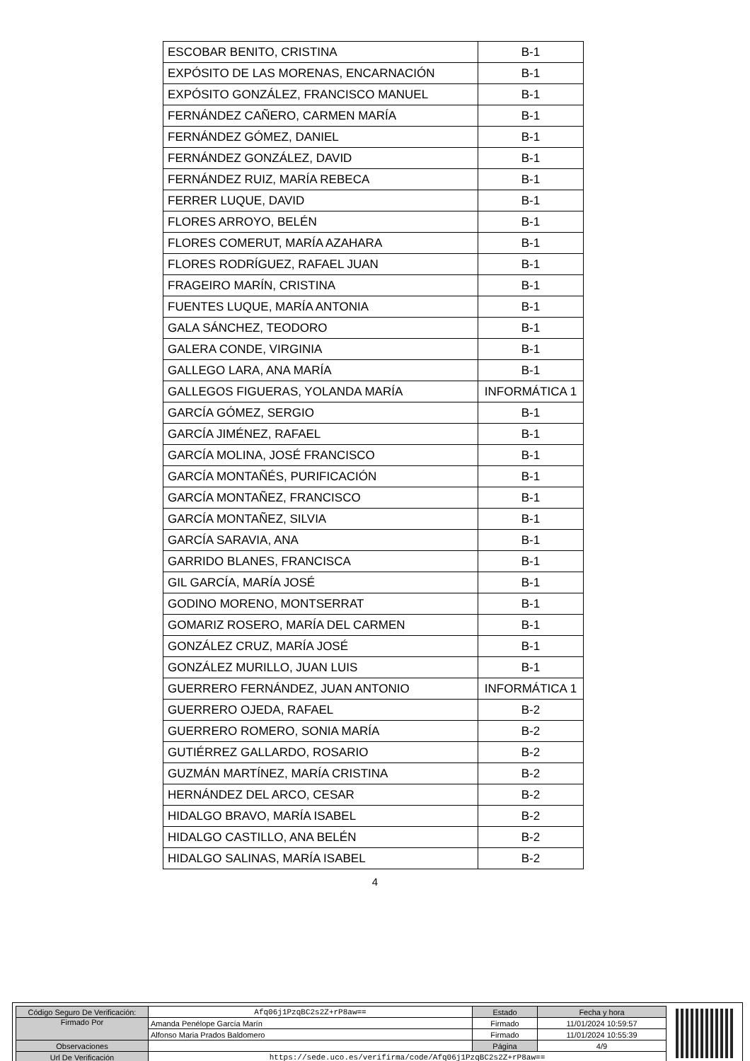| ESCOBAR BENITO, CRISTINA | B-1 |
| EXPÓSITO DE LAS MORENAS, ENCARNACIÓN | B-1 |
| EXPÓSITO GONZÁLEZ, FRANCISCO MANUEL | B-1 |
| FERNÁNDEZ CAÑERO, CARMEN MARÍA | B-1 |
| FERNÁNDEZ GÓMEZ, DANIEL | B-1 |
| FERNÁNDEZ GONZÁLEZ, DAVID | B-1 |
| FERNÁNDEZ RUIZ, MARÍA REBECA | B-1 |
| FERRER LUQUE, DAVID | B-1 |
| FLORES ARROYO, BELÉN | B-1 |
| FLORES COMERUT, MARÍA AZAHARA | B-1 |
| FLORES RODRÍGUEZ, RAFAEL JUAN | B-1 |
| FRAGEIRO MARÍN, CRISTINA | B-1 |
| FUENTES LUQUE, MARÍA ANTONIA | B-1 |
| GALA SÁNCHEZ, TEODORO | B-1 |
| GALERA CONDE, VIRGINIA | B-1 |
| GALLEGO LARA, ANA MARÍA | B-1 |
| GALLEGOS FIGUERAS, YOLANDA MARÍA | INFORMÁTICA 1 |
| GARCÍA GÓMEZ, SERGIO | B-1 |
| GARCÍA JIMÉNEZ, RAFAEL | B-1 |
| GARCÍA MOLINA, JOSÉ FRANCISCO | B-1 |
| GARCÍA MONTAÑÉS, PURIFICACIÓN | B-1 |
| GARCÍA MONTAÑEZ, FRANCISCO | B-1 |
| GARCÍA MONTAÑEZ, SILVIA | B-1 |
| GARCÍA SARAVIA, ANA | B-1 |
| GARRIDO BLANES, FRANCISCA | B-1 |
| GIL GARCÍA, MARÍA JOSÉ | B-1 |
| GODINO MORENO, MONTSERRAT | B-1 |
| GOMARIZ ROSERO, MARÍA DEL CARMEN | B-1 |
| GONZÁLEZ CRUZ, MARÍA JOSÉ | B-1 |
| GONZÁLEZ MURILLO, JUAN LUIS | B-1 |
| GUERRERO FERNÁNDEZ, JUAN ANTONIO | INFORMÁTICA 1 |
| GUERRERO OJEDA, RAFAEL | B-2 |
| GUERRERO ROMERO, SONIA MARÍA | B-2 |
| GUTIÉRREZ GALLARDO, ROSARIO | B-2 |
| GUZMÁN MARTÍNEZ, MARÍA CRISTINA | B-2 |
| HERNÁNDEZ DEL ARCO, CESAR | B-2 |
| HIDALGO BRAVO, MARÍA ISABEL | B-2 |
| HIDALGO CASTILLO, ANA BELÉN | B-2 |
| HIDALGO SALINAS, MARÍA ISABEL | B-2 |
4
| Código Seguro De Verificación: | Afq06j1PzqBC2s2Z+rP8aw== | Estado | Fecha y hora |
| Firmado Por | Amanda Penélope García Marín | Firmado | 11/01/2024 10:59:57 |
| | Alfonso Maria Prados Baldomero | Firmado | 11/01/2024 10:55:39 |
| Observaciones | | Página | 4/9 |
| Url De Verificación | https://sede.uco.es/verifirma/code/Afq06j1PzqBC2s2Z+rP8aw== | | |